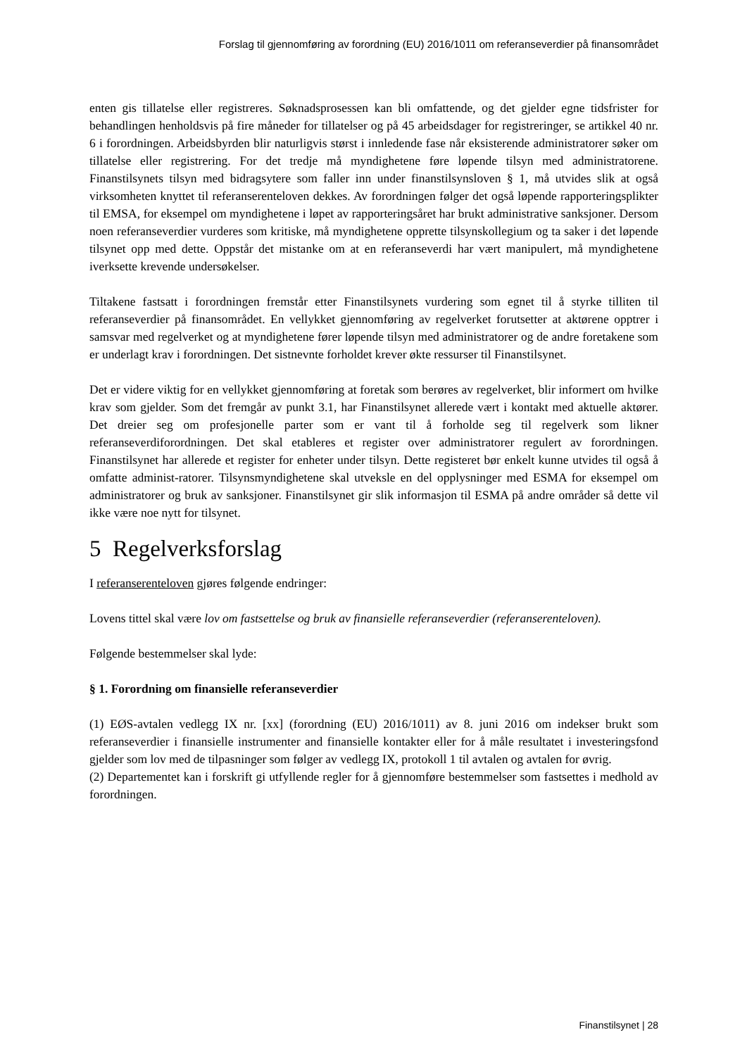Forslag til gjennomføring av forordning (EU) 2016/1011 om referanseverdier på finansområdet
enten gis tillatelse eller registreres. Søknadsprosessen kan bli omfattende, og det gjelder egne tidsfrister for behandlingen henholdsvis på fire måneder for tillatelser og på 45 arbeidsdager for registreringer, se artikkel 40 nr. 6 i forordningen. Arbeidsbyrden blir naturligvis størst i innledende fase når eksisterende administratorer søker om tillatelse eller registrering. For det tredje må myndighetene føre løpende tilsyn med administratorene. Finanstilsynets tilsyn med bidragsytere som faller inn under finanstilsynsloven § 1, må utvides slik at også virksomheten knyttet til referanserenteloven dekkes. Av forordningen følger det også løpende rapporteringsplikter til EMSA, for eksempel om myndighetene i løpet av rapporteringsåret har brukt administrative sanksjoner. Dersom noen referanseverdier vurderes som kritiske, må myndighetene opprette tilsynskollegium og ta saker i det løpende tilsynet opp med dette. Oppstår det mistanke om at en referanseverdi har vært manipulert, må myndighetene iverksette krevende undersøkelser.
Tiltakene fastsatt i forordningen fremstår etter Finanstilsynets vurdering som egnet til å styrke tilliten til referanseverdier på finansområdet. En vellykket gjennomføring av regelverket forutsetter at aktørene opptrer i samsvar med regelverket og at myndighetene fører løpende tilsyn med administratorer og de andre foretakene som er underlagt krav i forordningen. Det sistnevnte forholdet krever økte ressurser til Finanstilsynet.
Det er videre viktig for en vellykket gjennomføring at foretak som berøres av regelverket, blir informert om hvilke krav som gjelder. Som det fremgår av punkt 3.1, har Finanstilsynet allerede vært i kontakt med aktuelle aktører. Det dreier seg om profesjonelle parter som er vant til å forholde seg til regelverk som likner referanseverdiforordningen. Det skal etableres et register over administratorer regulert av forordningen. Finanstilsynet har allerede et register for enheter under tilsyn. Dette registeret bør enkelt kunne utvides til også å omfatte administ-ratorer. Tilsynsmyndighetene skal utveksle en del opplysninger med ESMA for eksempel om administratorer og bruk av sanksjoner. Finanstilsynet gir slik informasjon til ESMA på andre områder så dette vil ikke være noe nytt for tilsynet.
5 Regelverksforslag
I referanserenteloven gjøres følgende endringer:
Lovens tittel skal være lov om fastsettelse og bruk av finansielle referanseverdier (referanserenteloven).
Følgende bestemmelser skal lyde:
§ 1. Forordning om finansielle referanseverdier
(1) EØS-avtalen vedlegg IX nr. [xx] (forordning (EU) 2016/1011) av 8. juni 2016 om indekser brukt som referanseverdier i finansielle instrumenter and finansielle kontakter eller for å måle resultatet i investeringsfond gjelder som lov med de tilpasninger som følger av vedlegg IX, protokoll 1 til avtalen og avtalen for øvrig.
(2) Departementet kan i forskrift gi utfyllende regler for å gjennomføre bestemmelser som fastsettes i medhold av forordningen.
Finanstilsynet | 28